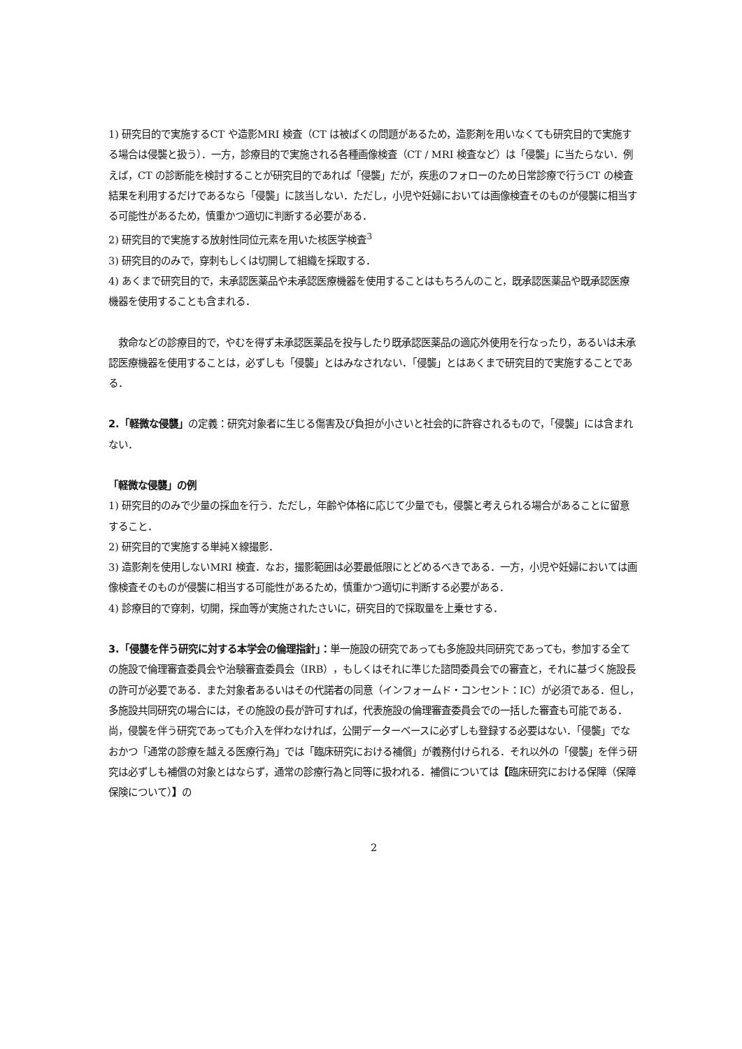1) 研究目的で実施するCT や造影MRI 検査（CT は被ばくの問題があるため，造影剤を用いなくても研究目的で実施する場合は侵襲と扱う）．一方，診療目的で実施される各種画像検査（CT / MRI 検査など）は「侵襲」に当たらない．例えば，CT の診断能を検討することが研究目的であれば「侵襲」だが，疾患のフォローのため日常診療で行うCT の検査結果を利用するだけであるなら「侵襲」に該当しない．ただし，小児や妊婦においては画像検査そのものが侵襲に相当する可能性があるため，慎重かつ適切に判断する必要がある．
2) 研究目的で実施する放射性同位元素を用いた核医学検査<sup>3</sup>
3) 研究目的のみで，穿刺もしくは切開して組織を採取する．
4) あくまで研究目的で，未承認医薬品や未承認医療機器を使用することはもちろんのこと，既承認医薬品や既承認医療機器を使用することも含まれる．
　救命などの診療目的で，やむを得ず未承認医薬品を投与したり既承認医薬品の適応外使用を行なったり，あるいは未承認医療機器を使用することは，必ずしも「侵襲」とはみなされない．「侵襲」とはあくまで研究目的で実施することである．
2.「軽微な侵襲」の定義：研究対象者に生じる傷害及び負担が小さいと社会的に許容されるもので，「侵襲」には含まれない．
「軽微な侵襲」の例
1) 研究目的のみで少量の採血を行う．ただし，年齢や体格に応じて少量でも，侵襲と考えられる場合があることに留意すること．
2) 研究目的で実施する単純Ｘ線撮影．
3) 造影剤を使用しないMRI 検査．なお，撮影範囲は必要最低限にとどめるべきである．一方，小児や妊婦においては画像検査そのものが侵襲に相当する可能性があるため，慎重かつ適切に判断する必要がある．
4) 診療目的で穿刺，切開，採血等が実施されたさいに，研究目的で採取量を上乗せする．
3.「侵襲を伴う研究に対する本学会の倫理指針」：単一施設の研究であっても多施設共同研究であっても，参加する全ての施設で倫理審査委員会や治験審査委員会（IRB），もしくはそれに準じた諮問委員会での審査と，それに基づく施設長の許可が必要である．また対象者あるいはその代諾者の同意（インフォームド・コンセント：IC）が必須である．但し，多施設共同研究の場合には，その施設の長が許可すれば，代表施設の倫理審査委員会での一括した審査も可能である．尚，侵襲を伴う研究であっても介入を伴わなければ，公開データーベースに必ずしも登録する必要はない．「侵襲」でなおかつ「通常の診療を越える医療行為」では「臨床研究における補償」が義務付けられる．それ以外の「侵襲」を伴う研究は必ずしも補償の対象とはならず，通常の診療行為と同等に扱われる．補償については【臨床研究における保障（保障保険について）】の
2